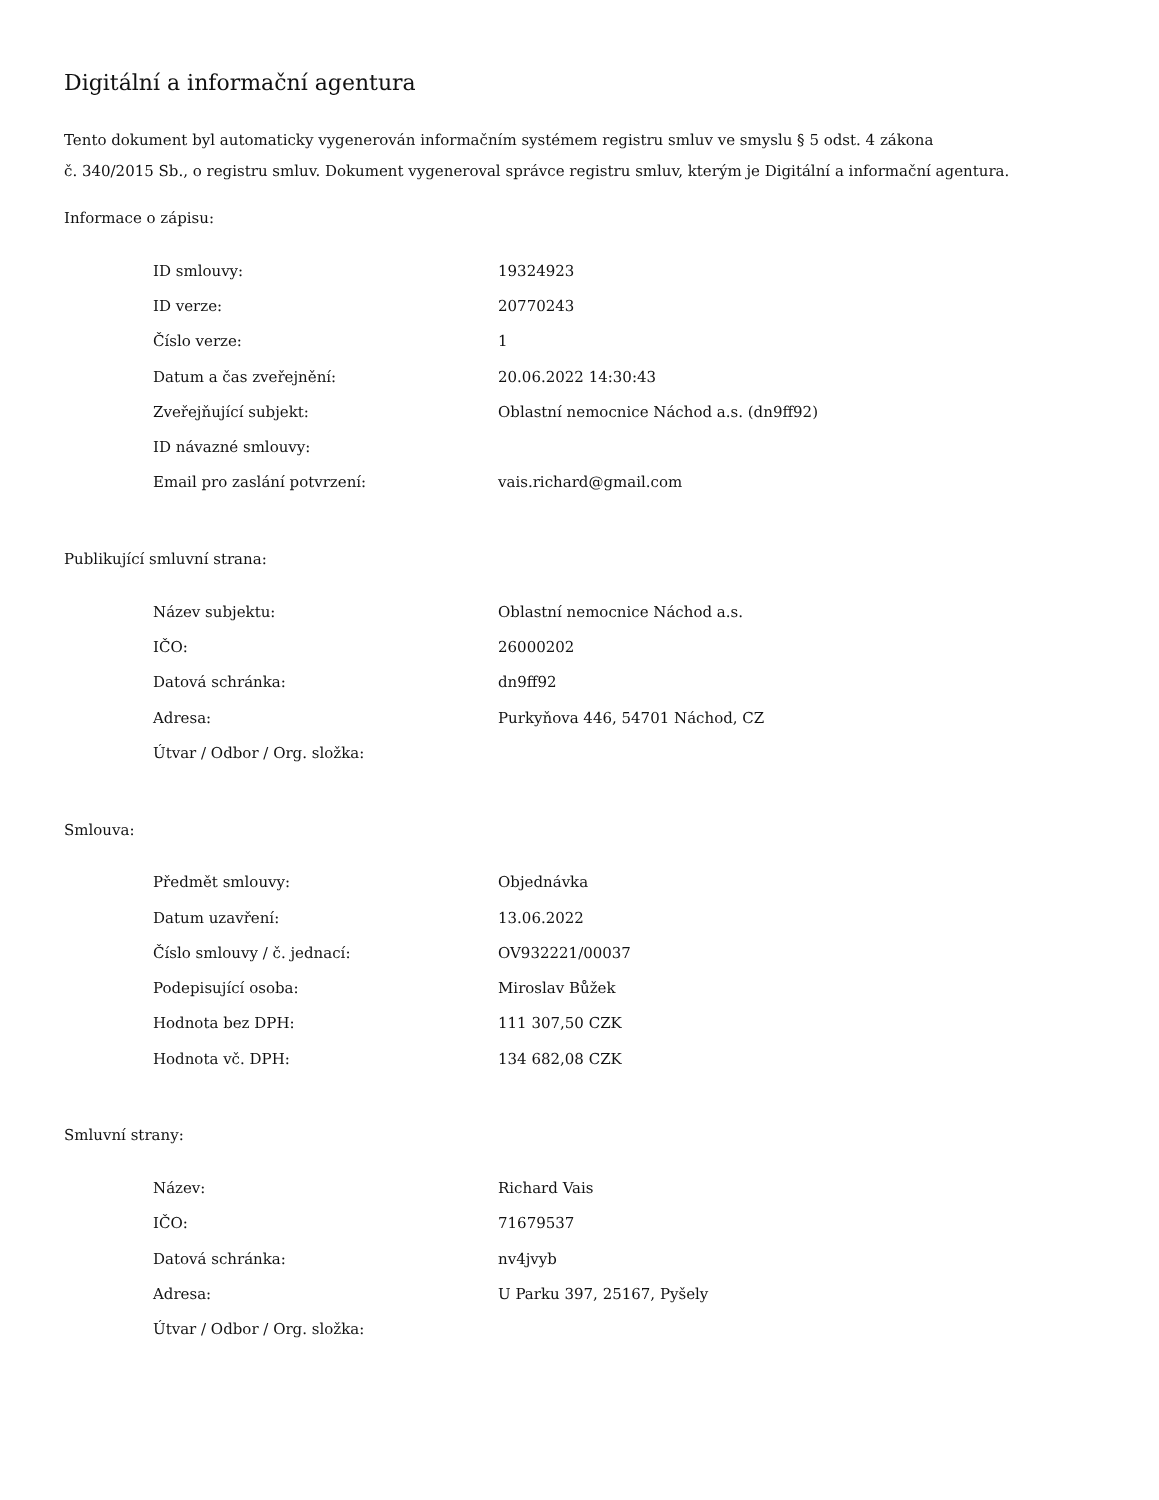Digitální a informační agentura
Tento dokument byl automaticky vygenerován informačním systémem registru smluv ve smyslu § 5 odst. 4 zákona
č. 340/2015 Sb., o registru smluv. Dokument vygeneroval správce registru smluv, kterým je Digitální a informační agentura.
Informace o zápisu:
| ID smlouvy: | 19324923 |
| ID verze: | 20770243 |
| Číslo verze: | 1 |
| Datum a čas zveřejnění: | 20.06.2022 14:30:43 |
| Zveřejňující subjekt: | Oblastní nemocnice Náchod a.s. (dn9ff92) |
| ID návazné smlouvy: | |
| Email pro zaslání potvrzení: | vais.richard@gmail.com |
Publikující smluvní strana:
| Název subjektu: | Oblastní nemocnice Náchod a.s. |
| IČO: | 26000202 |
| Datová schránka: | dn9ff92 |
| Adresa: | Purkyňova 446, 54701 Náchod, CZ |
| Útvar / Odbor / Org. složka: | |
Smlouva:
| Předmět smlouvy: | Objednávka |
| Datum uzavření: | 13.06.2022 |
| Číslo smlouvy / č. jednací: | OV932221/00037 |
| Podepisující osoba: | Miroslav Bůžek |
| Hodnota bez DPH: | 111 307,50 CZK |
| Hodnota vč. DPH: | 134 682,08 CZK |
Smluvní strany:
| Název: | Richard Vais |
| IČO: | 71679537 |
| Datová schránka: | nv4jvyb |
| Adresa: | U Parku 397, 25167, Pyšely |
| Útvar / Odbor / Org. složka: | |